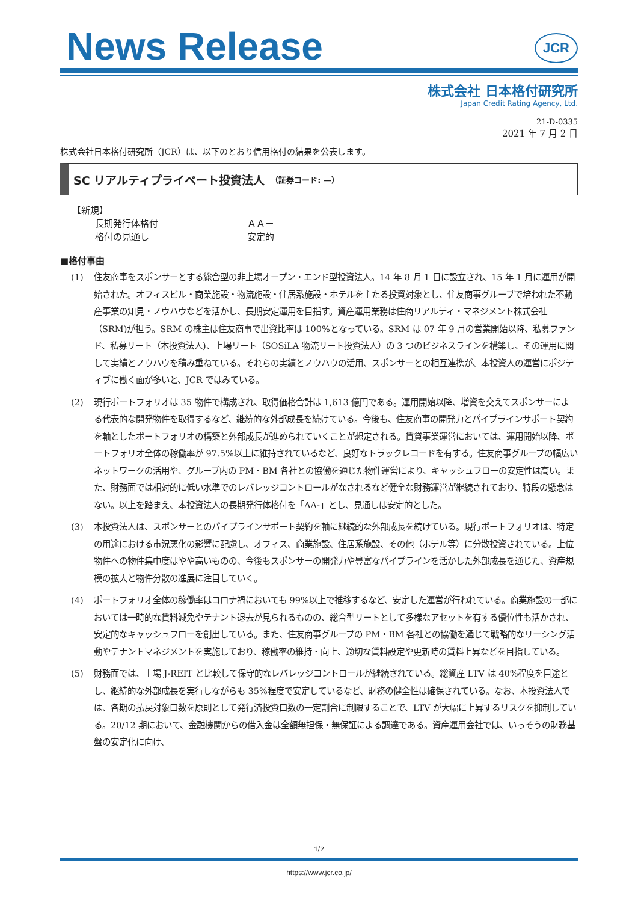News Release
JCR
株式会社 日本格付研究所
Japan Credit Rating Agency, Ltd.
21-D-0335
2021 年 7 月 2 日
株式会社日本格付研究所（JCR）は、以下のとおり信用格付の結果を公表します。
SC リアルティプライベート投資法人 （証券コード: —）
【新規】
| 長期発行体格付 | ＡＡ－ |
| 格付の見通し | 安定的 |
■格付事由
(1) 住友商事をスポンサーとする総合型の非上場オープン・エンド型投資法人。14 年 8 月 1 日に設立され、15 年 1 月に運用が開始された。オフィスビル・商業施設・物流施設・住居系施設・ホテルを主たる投資対象とし、住友商事グループで培われた不動産事業の知見・ノウハウなどを活かし、長期安定運用を目指す。資産運用業務は住商リアルティ・マネジメント株式会社（SRM)が担う。SRM の株主は住友商事で出資比率は 100%となっている。SRM は 07 年 9 月の営業開始以降、私募ファンド、私募リート（本投資法人)、上場リート（SOSiLA 物流リート投資法人）の 3 つのビジネスラインを構築し、その運用に関して実績とノウハウを積み重ねている。それらの実績とノウハウの活用、スポンサーとの相互連携が、本投資人の運営にポジティブに働く面が多いと、JCR ではみている。
(2) 現行ポートフォリオは 35 物件で構成され、取得価格合計は 1,613 億円である。運用開始以降、増資を交えてスポンサーによる代表的な開発物件を取得するなど、継続的な外部成長を続けている。今後も、住友商事の開発力とパイプラインサポート契約を軸としたポートフォリオの構築と外部成長が進められていくことが想定される。賃貸事業運営においては、運用開始以降、ポートフォリオ全体の稼働率が 97.5%以上に維持されているなど、良好なトラックレコードを有する。住友商事グループの幅広いネットワークの活用や、グループ内の PM・BM 各社との協働を通じた物件運営により、キャッシュフローの安定性は高い。また、財務面では相対的に低い水準でのレバレッジコントロールがなされるなど健全な財務運営が継続されており、特段の懸念はない。以上を踏まえ、本投資法人の長期発行体格付を「AA-」とし、見通しは安定的とした。
(3) 本投資法人は、スポンサーとのパイプラインサポート契約を軸に継続的な外部成長を続けている。現行ポートフォリオは、特定の用途における市況悪化の影響に配慮し、オフィス、商業施設、住居系施設、その他（ホテル等）に分散投資されている。上位物件への物件集中度はやや高いものの、今後もスポンサーの開発力や豊富なパイプラインを活かした外部成長を通じた、資産規模の拡大と物件分散の進展に注目していく。
(4) ポートフォリオ全体の稼働率はコロナ禍においても 99%以上で推移するなど、安定した運営が行われている。商業施設の一部においては一時的な賃料減免やテナント退去が見られるものの、総合型リートとして多様なアセットを有する優位性も活かされ、安定的なキャッシュフローを創出している。また、住友商事グループの PM・BM 各社との協働を通じて戦略的なリーシング活動やテナントマネジメントを実施しており、稼働率の維持・向上、適切な賃料設定や更新時の賃料上昇などを目指している。
(5) 財務面では、上場 J-REIT と比較して保守的なレバレッジコントロールが継続されている。総資産 LTV は 40%程度を目途とし、継続的な外部成長を実行しながらも 35%程度で安定しているなど、財務の健全性は確保されている。なお、本投資法人では、各期の払戻対象口数を原則として発行済投資口数の一定割合に制限することで、LTV が大幅に上昇するリスクを抑制している。20/12 期において、金融機関からの借入金は全額無担保・無保証による調達である。資産運用会社では、いっそうの財務基盤の安定化に向け、
1/2
https://www.jcr.co.jp/